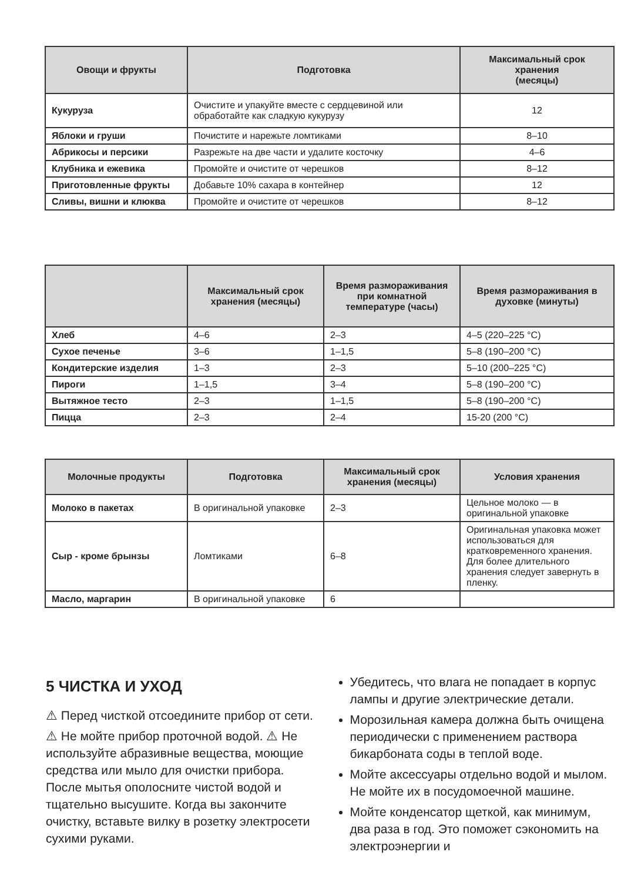| Овощи и фрукты | Подготовка | Максимальный срок хранения (месяцы) |
| --- | --- | --- |
| Кукуруза | Очистите и упакуйте вместе с сердцевиной или обработайте как сладкую кукурузу | 12 |
| Яблоки и груши | Почистите и нарежьте ломтиками | 8–10 |
| Абрикосы и персики | Разрежьте на две части и удалите косточку | 4–6 |
| Клубника и ежевика | Промойте и очистите от черешков | 8–12 |
| Приготовленные фрукты | Добавьте 10% сахара в контейнер | 12 |
| Сливы, вишни и клюква | Промойте и очистите от черешков | 8–12 |
| | Максимальный срок хранения (месяцы) | Время размораживания при комнатной температуре (часы) | Время размораживания в духовке (минуты) |
| --- | --- | --- | --- |
| Хлеб | 4–6 | 2–3 | 4–5 (220–225 °C) |
| Сухое печенье | 3–6 | 1–1,5 | 5–8 (190–200 °C) |
| Кондитерские изделия | 1–3 | 2–3 | 5–10 (200–225 °C) |
| Пироги | 1–1,5 | 3–4 | 5–8 (190–200 °C) |
| Вытяжное тесто | 2–3 | 1–1,5 | 5–8 (190–200 °C) |
| Пицца | 2–3 | 2–4 | 15-20 (200 °C) |
| Молочные продукты | Подготовка | Максимальный срок хранения (месяцы) | Условия хранения |
| --- | --- | --- | --- |
| Молоко в пакетах | В оригинальной упаковке | 2–3 | Цельное молоко — в оригинальной упаковке |
| Сыр - кроме брынзы | Ломтиками | 6–8 | Оригинальная упаковка может использоваться для кратковременного хранения. Для более длительного хранения следует завернуть в пленку. |
| Масло, маргарин | В оригинальной упаковке | 6 | |
5 ЧИСТКА И УХОД
⚠ Перед чисткой отсоедините прибор от сети.
⚠ Не мойте прибор проточной водой. ⚠ Не используйте абразивные вещества, моющие средства или мыло для очистки прибора. После мытья ополосните чистой водой и тщательно высушите. Когда вы закончите очистку, вставьте вилку в розетку электросети сухими руками.
Убедитесь, что влага не попадает в корпус лампы и другие электрические детали.
Морозильная камера должна быть очищена периодически с применением раствора бикарбоната соды в теплой воде.
Мойте аксессуары отдельно водой и мылом. Не мойте их в посудомоечной машине.
Мойте конденсатор щеткой, как минимум, два раза в год. Это поможет сэкономить на электроэнергии и